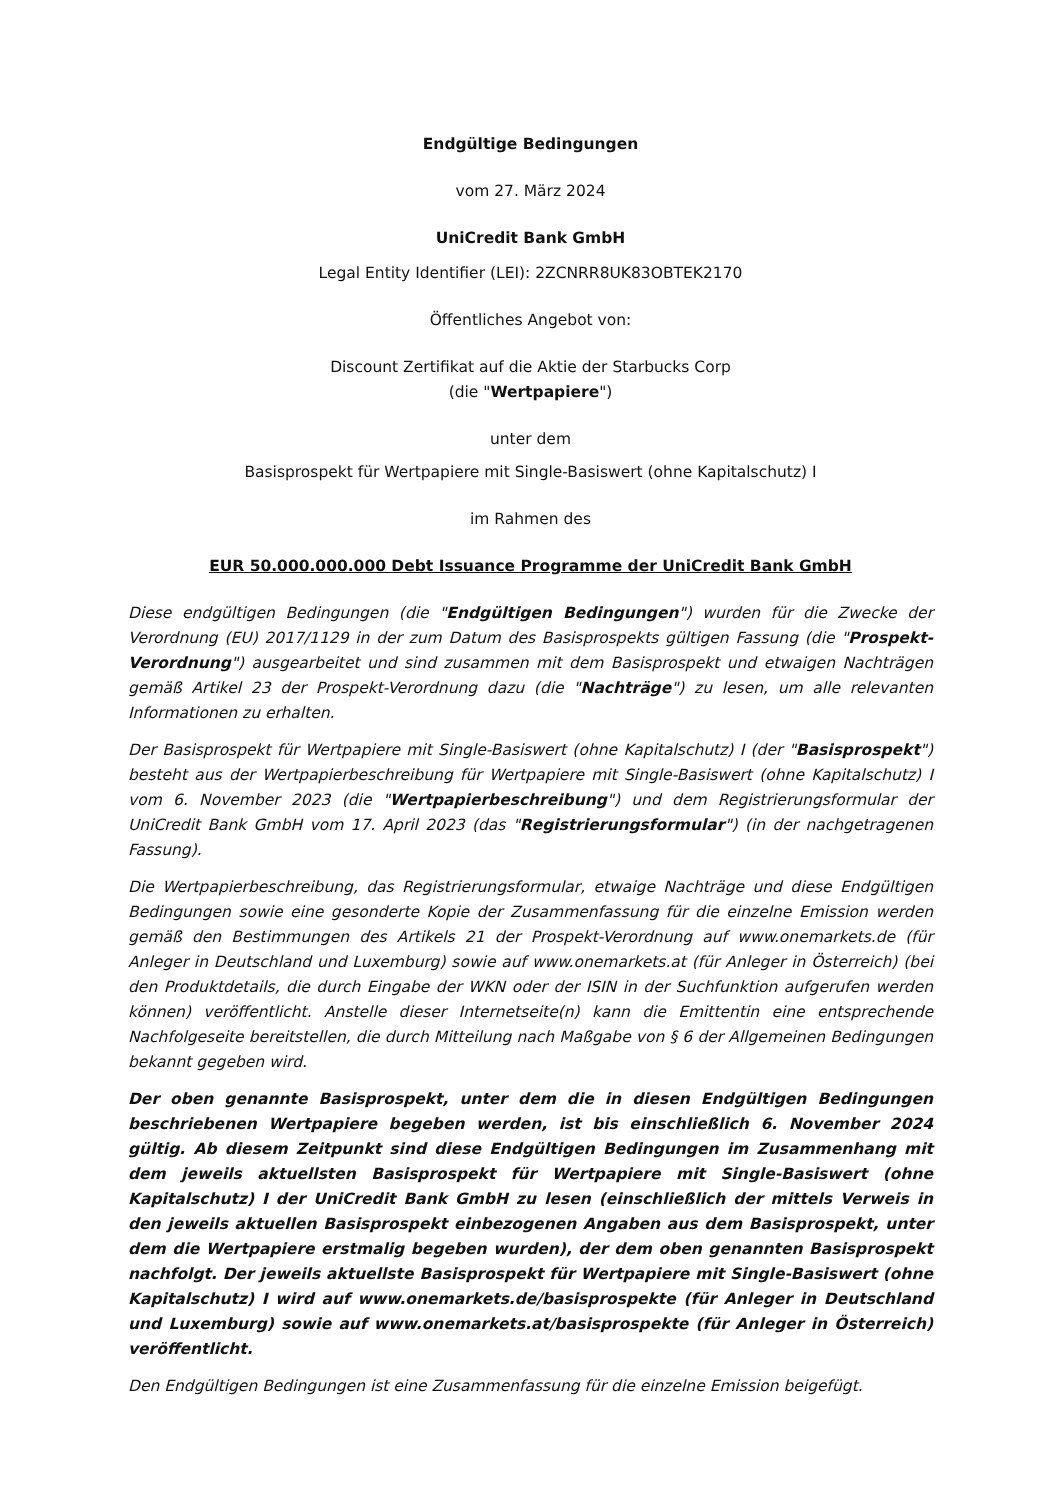Endgültige Bedingungen
vom 27. März 2024
UniCredit Bank GmbH
Legal Entity Identifier (LEI): 2ZCNRR8UK83OBTEK2170
Öffentliches Angebot von:
Discount Zertifikat auf die Aktie der Starbucks Corp
(die "Wertpapiere")
unter dem
Basisprospekt für Wertpapiere mit Single-Basiswert (ohne Kapitalschutz) I
im Rahmen des
EUR 50.000.000.000 Debt Issuance Programme der UniCredit Bank GmbH
Diese endgültigen Bedingungen (die "Endgültigen Bedingungen") wurden für die Zwecke der Verordnung (EU) 2017/1129 in der zum Datum des Basisprospekts gültigen Fassung (die "Prospekt-Verordnung") ausgearbeitet und sind zusammen mit dem Basisprospekt und etwaigen Nachträgen gemäß Artikel 23 der Prospekt-Verordnung dazu (die "Nachträge") zu lesen, um alle relevanten Informationen zu erhalten.
Der Basisprospekt für Wertpapiere mit Single-Basiswert (ohne Kapitalschutz) I (der "Basisprospekt") besteht aus der Wertpapierbeschreibung für Wertpapiere mit Single-Basiswert (ohne Kapitalschutz) I vom 6. November 2023 (die "Wertpapierbeschreibung") und dem Registrierungsformular der UniCredit Bank GmbH vom 17. April 2023 (das "Registrierungsformular") (in der nachgetragenen Fassung).
Die Wertpapierbeschreibung, das Registrierungsformular, etwaige Nachträge und diese Endgültigen Bedingungen sowie eine gesonderte Kopie der Zusammenfassung für die einzelne Emission werden gemäß den Bestimmungen des Artikels 21 der Prospekt-Verordnung auf www.onemarkets.de (für Anleger in Deutschland und Luxemburg) sowie auf www.onemarkets.at (für Anleger in Österreich) (bei den Produktdetails, die durch Eingabe der WKN oder der ISIN in der Suchfunktion aufgerufen werden können) veröffentlicht. Anstelle dieser Internetseite(n) kann die Emittentin eine entsprechende Nachfolgeseite bereitstellen, die durch Mitteilung nach Maßgabe von § 6 der Allgemeinen Bedingungen bekannt gegeben wird.
Der oben genannte Basisprospekt, unter dem die in diesen Endgültigen Bedingungen beschriebenen Wertpapiere begeben werden, ist bis einschließlich 6. November 2024 gültig. Ab diesem Zeitpunkt sind diese Endgültigen Bedingungen im Zusammenhang mit dem jeweils aktuellsten Basisprospekt für Wertpapiere mit Single-Basiswert (ohne Kapitalschutz) I der UniCredit Bank GmbH zu lesen (einschließlich der mittels Verweis in den jeweils aktuellen Basisprospekt einbezogenen Angaben aus dem Basisprospekt, unter dem die Wertpapiere erstmalig begeben wurden), der dem oben genannten Basisprospekt nachfolgt. Der jeweils aktuellste Basisprospekt für Wertpapiere mit Single-Basiswert (ohne Kapitalschutz) I wird auf www.onemarkets.de/basisprospekte (für Anleger in Deutschland und Luxemburg) sowie auf www.onemarkets.at/basisprospekte (für Anleger in Österreich) veröffentlicht.
Den Endgültigen Bedingungen ist eine Zusammenfassung für die einzelne Emission beigefügt.